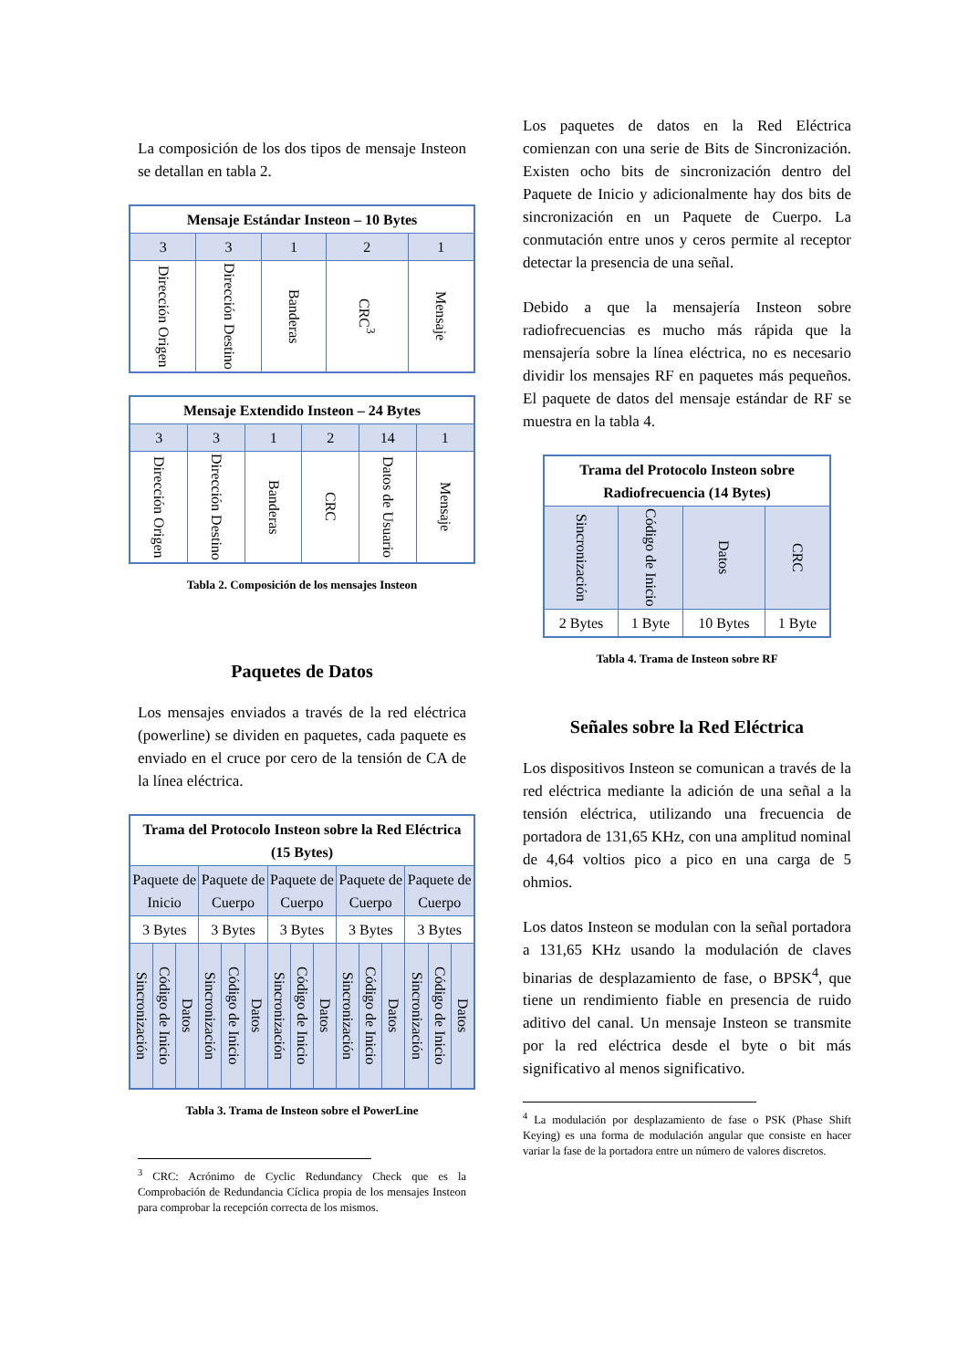La composición de los dos tipos de mensaje Insteon se detallan en tabla 2.
| Mensaje Estándar Insteon – 10 Bytes | | | | |
| --- | --- | --- | --- | --- |
| 3 | 3 | 1 | 2 | 1 |
| Dirección Origen | Dirección Destino | Banderas | CRC<sup>3</sup> | Mensaje |
| Mensaje Extendido Insteon – 24 Bytes | | | | | |
| --- | --- | --- | --- | --- | --- |
| 3 | 3 | 1 | 2 | 14 | 1 |
| Dirección Origen | Dirección Destino | Banderas | CRC | Datos de Usuario | Mensaje |
Tabla 2. Composición de los mensajes Insteon
Paquetes de Datos
Los mensajes enviados a través de la red eléctrica (powerline) se dividen en paquetes, cada paquete es enviado en el cruce por cero de la tensión de CA de la línea eléctrica.
| Trama del Protocolo Insteon sobre la Red Eléctrica (15 Bytes) | | | | | | | | | | | | | | |
| --- | --- | --- | --- | --- | --- | --- | --- | --- | --- | --- | --- | --- | --- | --- |
| Paquete de Inicio | | | Paquete de Cuerpo | | | Paquete de Cuerpo | | | Paquete de Cuerpo | | | Paquete de Cuerpo | | |
| 3 Bytes | | | 3 Bytes | | | 3 Bytes | | | 3 Bytes | | | 3 Bytes | | |
| Sincronización | Código de Inicio | Datos | Sincronización | Código de Inicio | Datos | Sincronización | Código de Inicio | Datos | Sincronización | Código de Inicio | Datos | Sincronización | Código de Inicio | Datos |
Tabla 3. Trama de Insteon sobre el PowerLine
<sup>3</sup> CRC: Acrónimo de Cyclic Redundancy Check que es la Comprobación de Redundancia Cíclica propia de los mensajes Insteon para comprobar la recepción correcta de los mismos.
Los paquetes de datos en la Red Eléctrica comienzan con una serie de Bits de Sincronización. Existen ocho bits de sincronización dentro del Paquete de Inicio y adicionalmente hay dos bits de sincronización en un Paquete de Cuerpo. La conmutación entre unos y ceros permite al receptor detectar la presencia de una señal.
Debido a que la mensajería Insteon sobre radiofrecuencias es mucho más rápida que la mensajería sobre la línea eléctrica, no es necesario dividir los mensajes RF en paquetes más pequeños. El paquete de datos del mensaje estándar de RF se muestra en la tabla 4.
| Trama del Protocolo Insteon sobre Radiofrecuencia (14 Bytes) | | | |
| --- | --- | --- | --- |
| Sincronización | Código de Inicio | Datos | CRC |
| 2 Bytes | 1 Byte | 10 Bytes | 1 Byte |
Tabla 4. Trama de Insteon sobre RF
Señales sobre la Red Eléctrica
Los dispositivos Insteon se comunican a través de la red eléctrica mediante la adición de una señal a la tensión eléctrica, utilizando una frecuencia de portadora de 131,65 KHz, con una amplitud nominal de 4,64 voltios pico a pico en una carga de 5 ohmios.
Los datos Insteon se modulan con la señal portadora a 131,65 KHz usando la modulación de claves binarias de desplazamiento de fase, o BPSK<sup>4</sup>, que tiene un rendimiento fiable en presencia de ruido aditivo del canal. Un mensaje Insteon se transmite por la red eléctrica desde el byte o bit más significativo al menos significativo.
<sup>4</sup> La modulación por desplazamiento de fase o PSK (Phase Shift Keying) es una forma de modulación angular que consiste en hacer variar la fase de la portadora entre un número de valores discretos.